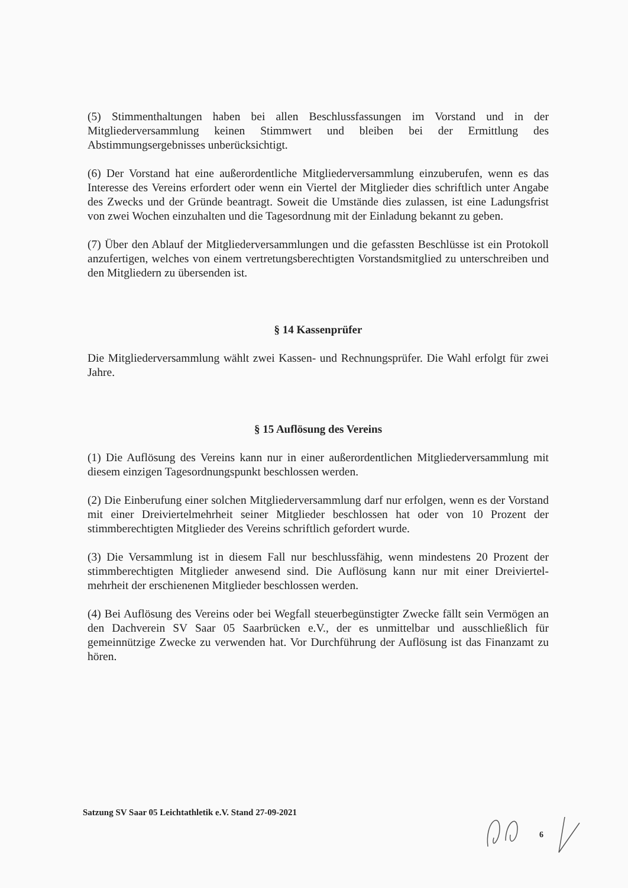(5) Stimmenthaltungen haben bei allen Beschlussfassungen im Vorstand und in der Mitgliederversammlung keinen Stimmwert und bleiben bei der Ermittlung des Abstimmungsergebnisses unberücksichtigt.
(6) Der Vorstand hat eine außerordentliche Mitgliederversammlung einzuberufen, wenn es das Interesse des Vereins erfordert oder wenn ein Viertel der Mitglieder dies schriftlich unter Angabe des Zwecks und der Gründe beantragt. Soweit die Umstände dies zulassen, ist eine Ladungsfrist von zwei Wochen einzuhalten und die Tagesordnung mit der Einladung bekannt zu geben.
(7) Über den Ablauf der Mitgliederversammlungen und die gefassten Beschlüsse ist ein Protokoll anzufertigen, welches von einem vertretungsberechtigten Vorstandsmitglied zu unterschreiben und den Mitgliedern zu übersenden ist.
§ 14 Kassenprüfer
Die Mitgliederversammlung wählt zwei Kassen- und Rechnungsprüfer. Die Wahl erfolgt für zwei Jahre.
§ 15 Auflösung des Vereins
(1) Die Auflösung des Vereins kann nur in einer außerordentlichen Mitgliederversammlung mit diesem einzigen Tagesordnungspunkt beschlossen werden.
(2) Die Einberufung einer solchen Mitgliederversammlung darf nur erfolgen, wenn es der Vorstand mit einer Dreiviertelmehrheit seiner Mitglieder beschlossen hat oder von 10 Prozent der stimmberechtigten Mitglieder des Vereins schriftlich gefordert wurde.
(3) Die Versammlung ist in diesem Fall nur beschlussfähig, wenn mindestens 20 Prozent der stimmberechtigten Mitglieder anwesend sind. Die Auflösung kann nur mit einer Dreiviertel-mehrheit der erschienenen Mitglieder beschlossen werden.
(4) Bei Auflösung des Vereins oder bei Wegfall steuerbegünstigter Zwecke fällt sein Vermögen an den Dachverein SV Saar 05 Saarbrücken e.V., der es unmittelbar und ausschließlich für gemeinnützige Zwecke zu verwenden hat. Vor Durchführung der Auflösung ist das Finanzamt zu hören.
Satzung SV Saar 05 Leichtathletik e.V. Stand 27-09-2021
6